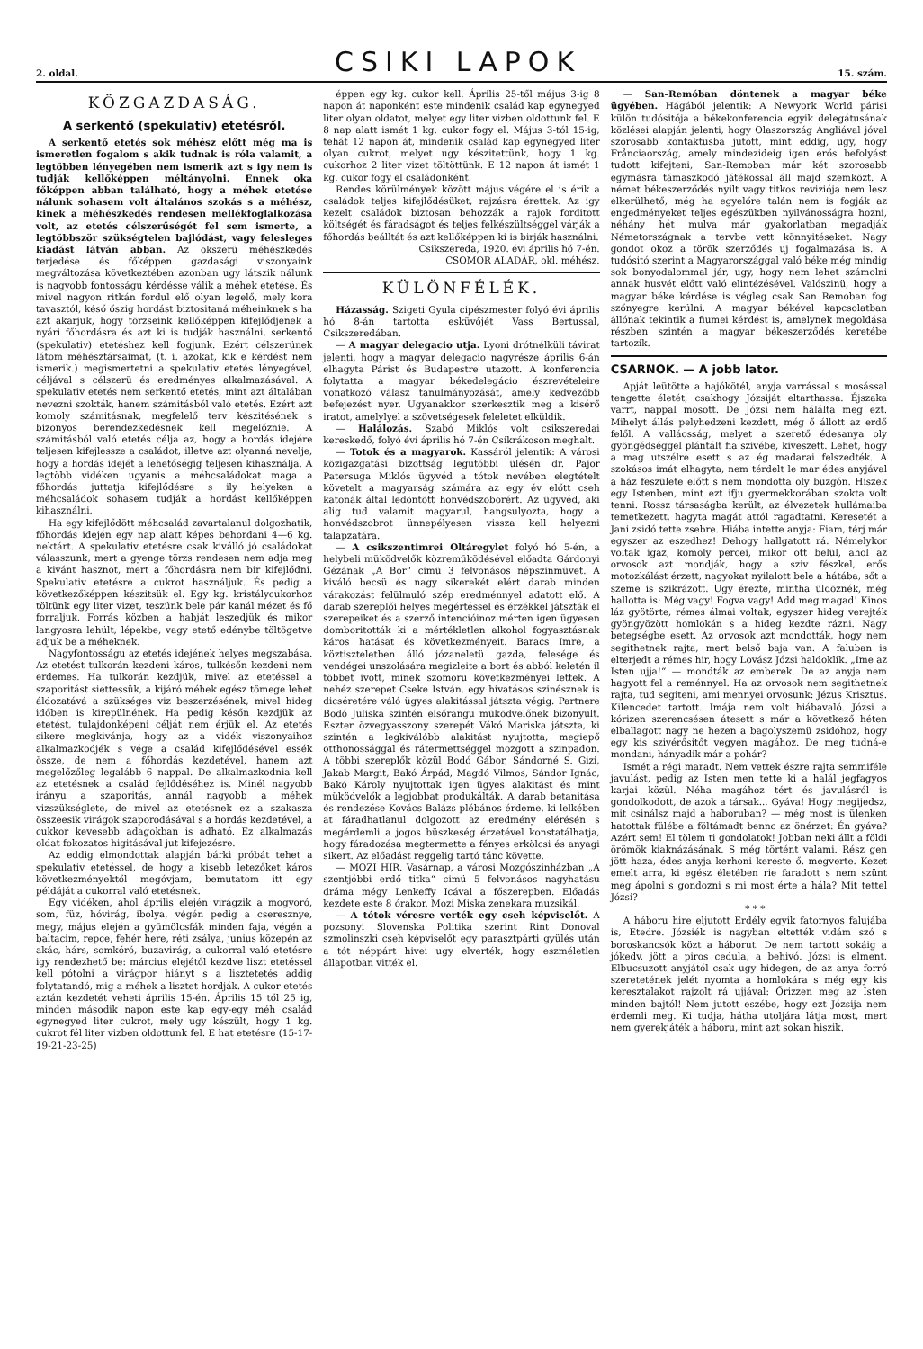2. oldal. CSIKI LAPOK 15. szám.
KÖZGAZDASÁG.
A serkentő (spekulativ) etetésről.
A serkentő etetés sok méhész előtt még ma is ismeretlen fogalom s akik tudnak is róla valamit, a legtöbben lényegében nem ismerik azt s igy nem is tudják kellőképpen méltányolni. Ennek oka főképpen abban található, hogy a méhek etetése nálunk sohasem volt általános szokás s a méhész, kinek a méhészkedés rendesen mellékfoglalkozása volt, az etetés célszerűségét fel sem ismerte, a legtöbbször szükségtelen bajlódást, vagy felesleges kiadást látván abban. Az okszerü méhészkedés terjedése és főképpen gazdasági viszonyaink megváltozása következtében azonban ugy látszik nálunk is nagyobb fontosságu kérdésse válik a méhek etetése. És mivel nagyon ritkán fordul elő olyan legelő, mely kora tavasztól, késő őszig hordást biztositaná méheinknek s ha azt akarjuk, hogy törzseink kellőképpen kifejlődjenek a nyári főhordásra és azt ki is tudják használni, serkentő (spekulativ) etetéshez kell fogjunk. Ezért célszerünek látom méhésztársaimat, (t. i. azokat, kik e kérdést nem ismerik.) megismertetni a spekulativ etetés lényegével, céljával s célszerü és eredményes alkalmazásával. A spekulativ etetés nem serkentő etetés, mint azt általában nevezni szokták, hanem számitásból való etetés. Ezért azt komoly számitásnak, megfelelő terv készitésének s bizonyos berendezkedésnek kell megelőznie. A számitásból való etetés célja az, hogy a hordás idejére teljesen kifejlessze a családot, illetve azt olyanná nevelje, hogy a hordás idejét a lehetőségig teljesen kihasználja. A legtöbb vidéken ugyanis a méhcsaládokat maga a főhordás juttatja kifejlődésre s ily helyeken a méhcsaládok sohasem tudják a hordást kellőképpen kihasználni.
Ha egy kifejlődött méhcsalád zavartalanul dolgozhatik, főhordás idején egy nap alatt képes behordani 4—6 kg. nektárt. A spekulativ etetésre csak kiválló jó családokat válasszunk, mert a gyenge törzs rendesen nem adja meg a kivánt hasznot, mert a főhordásra nem bir kifejlődni. Spekulativ etetésre a cukrot használjuk. És pedig a következőképpen készitsük el. Egy kg. kristálycukorhoz töltünk egy liter vizet, teszünk bele pár kanál mézet és fő forraljuk. Forrás közben a habját leszedjük és mikor langyosra lehült, lépekbe, vagy etető edénybe töltögetve adjuk be a méheknek.
Nagyfontosságu az etetés idejének helyes megszabása. Az etetést tulkorán kezdeni káros, tulkésőn kezdeni nem erdemes. Ha tulkorán kezdjük, mivel az etetéssel a szaporitást siettessük, a kijáró méhek egész tömege lehet áldozatává a szükséges viz beszerzésének, mivel hideg időben is kirepülnének. Ha pedig későn kezdjük az etetést, tulajdonképeni célját nem érjük el. Az etetés sikere megkivánja, hogy az a vidék viszonyaihoz alkalmazkodjék s vége a család kifejlődésével essék össze, de nem a főhordás kezdetével, hanem azt megelőzőleg legalább 6 nappal. De alkalmazkodnia kell az etetésnek a család fejlődéséhez is. Minél nagyobb irányu a szaporitás, annál nagyobb a méhek vizszükséglete, de mivel az etetésnek ez a szakasza összeesik virágok szaporodásával s a hordás kezdetével, a cukkor kevesebb adagokban is adható. Ez alkalmazás oldat fokozatos higitásával jut kifejezésre.
Az eddig elmondottak alapján bárki próbát tehet a spekulativ etetéssel, de hogy a kisebb letezőket káros következményektől megóvjam, bemutatom itt egy példáját a cukorral való etetésnek.
Egy vidéken, ahol április elején virágzik a mogyoró, som, füz, hóvirág, ibolya, végén pedig a cseresznye, megy, május elején a gyümölcsfák minden faja, végén a baltacim, repce, fehér here, réti zsálya, junius közepén az akác, hárs, somkóró, buzavirág, a cukorral való etetésre igy rendezhető be: március elejétől kezdve liszt etetéssel kell pótolni a virágpor hiányt s a lisztetetés addig folytatandó, mig a méhek a lisztet hordják. A cukor etetés aztán kezdetét veheti április 15-én. Április 15 től 25 ig, minden második napon este kap egy-egy méh család egynegyed liter cukrot, mely ugy készült, hogy 1 kg. cukrot fél liter vizben oldottunk fel. E hat etetésre (15-17-19-21-23-25)
éppen egy kg. cukor kell. Április 25-től május 3-ig 8 napon át naponként este mindenik család kap egynegyed liter olyan oldatot, melyet egy liter vizben oldottunk fel. E 8 nap alatt ismét 1 kg. cukor fogy el. Május 3-tól 15-ig, tehát 12 napon át, mindenik család kap egynegyed liter olyan cukrot, melyet ugy készitettünk, hogy 1 kg. cukorhoz 2 liter vizet töltöttünk. E 12 napon át ismét 1 kg. cukor fogy el családonként.
Rendes körülmények között május végére el is érik a családok teljes kifejlődésüket, rajzásra érettek. Az igy kezelt családok biztosan behozzák a rajok forditott költségét és fáradságot és teljes felkészültséggel várják a főhordás beálltát és azt kellőképpen ki is birják használni.
Csikszereda, 1920. évi április hó 7-én.
CSOMOR ALADÁR, okl. méhész.
KÜLÖNFÉLÉK.
Házasság. Szigeti Gyula cipészmester folyó évi április hó 8-án tartotta esküvőjét Vass Bertussal, Csikszeredában.
— A magyar delegacio utja. Lyoni drótnélküli távirat jelenti, hogy a magyar delegacio nagyrésze április 6-án elhagyta Párist és Budapestre utazott. A konferencia folytatta a magyar békedelegácio észrevételeire vonatkozó válasz tanulmányozását, amely kedvezőbb befejezést nyer. Ugyanakkor szerkesztik meg a kisérő iratot, amelylyel a szövetségesek feleletet elküldik.
— Halálozás. Szabó Miklós volt csikszeredai kereskedő, folyó évi április hó 7-én Csikrákoson meghalt.
— Totok és a magyarok. Kassáról jelentik: A városi közigazgatási bizottság legutóbbi ülésén dr. Pajor Patersuga Miklós ügyvéd a tótok nevében elegtételt követelt a magyarság számára az egy év előtt cseh katonák által ledöntött honvédszoborért. Az ügyvéd, aki alig tud valamit magyarul, hangsulyozta, hogy a honvédszobrot ünnepélyesen vissza kell helyezni talapzatára.
— A csikszentimrei Oltáregylet folyó hó 5-én, a helybeli müködvelők közremüködésével előadta Gárdonyi Gézának „A Bor“ cimü 3 felvonásos népszinmüvet. A kiváló becsü és nagy sikerekét elért darab minden várakozást felülmuló szép eredménnyel adatott elő. A darab szereplői helyes megértéssel és érzékkel játszták el szerepeiket és a szerző intencióinoz mérten igen ügyesen domboritották ki a mértékletlen alkohol fogyasztásnak káros hatásat és következményeit. Baracs Imre, a köztiszteletben álló józaneletü gazda, felesége és vendégei unszolására megizleite a bort és abból keletén il többet ivott, minek szomoru következményei lettek. A nehéz szerepet Cseke István, egy hivatásos szinésznek is dicséretére váló ügyes alakitással játszta végig. Partnere Bodó Juliska szintén elsőrangu müködvelőnek bizonyult. Eszter özvegyasszony szerepét Vákó Mariska játszta, ki szintén a legkiválóbb alakitást nyujtotta, megiepő otthonossággal és rátermettséggel mozgott a szinpadon. A többi szereplők közül Bodó Gábor, Sándorné S. Gizi, Jakab Margit, Bakó Árpád, Magdó Vilmos, Sándor Ignác, Bakó Károly nyujtottak igen ügyes alakitást és mint müködvelők a legjobbat produkálták. A darab betanitása és rendezése Kovács Balázs plébános érdeme, ki lelkében at fáradhatlanul dolgozott az eredmény elérésén s megérdemli a jogos büszkeség érzetével konstatálhatja, hogy fáradozása megtermette a fényes erkölcsi és anyagi sikert. Az előadást reggelig tartó tánc követte.
— MOZI HIR. Vasárnap, a városi Mozgószinházban „A szentjóbbi erdő titka“ cimü 5 felvonásos nagyhatásu dráma mégy Lenkeffy Icával a főszerepben. Előadás kezdete este 8 órakor. Mozi Miska zenekara muzsikál.
— A tótok véresre verték egy cseh képviselőt. A pozsonyi Slovenska Politika szerint Rint Donoval szmolinszki cseh képviselőt egy parasztpárti gyülés után a tót néppárt hivei ugy elverték, hogy eszméletlen állapotban vitték el.
— San-Remóban döntenek a magyar béke ügyében. Hágából jelentik: A Newyork World párisi külön tudósitója a békekonferencia egyik delegátusának közlései alapján jelenti, hogy Olaszország Angliával jóval szorosabb kontaktusba jutott, mint eddig, ugy, hogy Frånciaország, amely mindezideig igen erős befolyást tudott kifejteni, San-Remoban már két szorosabb egymásra támaszkodó játékossal áll majd szemközt. A német békeszerződés nyilt vagy titkos reviziója nem lesz elkerülhető, még ha egyelőre talán nem is fogják az engedményeket teljes egészükben nyilvánosságra hozni, néhány hét mulva már gyakorlatban megadják Németországnak a tervbe vett könnyitéseket. Nagy gondot okoz a török szerződés uj fogalmazása is. A tudósitó szerint a Magyarországgal való béke még mindig sok bonyodalommal jár, ugy, hogy nem lehet számolni annak husvét előtt való elintézésével. Valószinü, hogy a magyar béke kérdése is végleg csak San Remoban fog szőnyegre kerülni. A magyar békével kapcsolatban állónak tekintik a fiumei kérdést is, amelynek megoldása részben szintén a magyar békeszerződés keretébe tartozik.
CSARNOK. — A jobb lator.
Apját leütötte a hajókötél, anyja varrással s mosással tengette életét, csakhogy Józsiját eltarthassa. Éjszaka varrt, nappal mosott. De Józsi nem hálálta meg ezt. Mihelyt állás pelyhedzeni kezdett, még ő állott az erdő felől. A valláosság, melyet a szerető édesanya oly gyöngédséggel plántált fia szivébe, kiveszett. Lehet, hogy a mag utszélre esett s az ég madarai felszedték. A szokásos imát elhagyta, nem térdelt le mar édes anyjával a ház feszülete előtt s nem mondotta oly buzgón. Hiszek egy Istenben, mint ezt ifju gyermekkorában szokta volt tenni. Rossz társaságba került, az élvezetek hullámaiba temetkezett, hagyta magát attól ragadtatni. Keresetét a Jani zsidó tette zsebre. Hiába intette anyja: Fiam, térj már egyszer az eszedhez! Dehogy hallgatott rá. Némelykor voltak igaz, komoly percei, mikor ott belül, ahol az orvosok azt mondják, hogy a sziv fészkel, erős motozkálást érzett, nagyokat nyilalott bele a hátába, sőt a szeme is szikrázott. Ugy érezte, mintha üldöznék, még hallotta is: Még vagy! Fogva vagy! Add meg magad! Kinos láz gyötörte, rémes álmai voltak, egyszer hideg verejték gyöngyözött homlokán s a hideg kezdte rázni. Nagy betegségbe esett. Az orvosok azt mondották, hogy nem segithetnek rajta, mert belső baja van. A faluban is elterjedt a rémes hir, hogy Lovász Józsi haldoklik. „Ime az Isten ujja!“ — mondták az emberek. De az anyja nem hagyott fel a reménnyel. Ha az orvosok nem segithetnek rajta, tud segiteni, ami mennyei orvosunk: Jézus Krisztus. Kilencedet tartott. Imája nem volt hiábavaló. Józsi a kórizen szerencsésen átesett s már a következő héten elballagott nagy ne hezen a bagolyszemü zsidóhoz, hogy egy kis szivérősitőt vegyen magához. De meg tudná-e mondani, hányadik már a pohár?
Ismét a régi maradt. Nem vettek észre rajta semmiféle javulást, pedig az Isten men tette ki a halál jegfagyos karjai közül. Néha magához tért és javulásról is gondolkodott, de azok a társak... Gyáva! Hogy megijedsz, mit csinálsz majd a haboruban? — még most is ülenken hatottak fülébe a föltámadt bennc az önérzet: Én gyáva? Azért sem! El tölem ti gondolatok! Jobban neki állt a földi örömök kiaknázásának. S még történt valami. Rész gen jött haza, édes anyja kerhoni kereste ő. megverte. Kezet emelt arra, ki egész életében rie faradott s nem szünt meg ápolni s gondozni s mi most érte a hála? Mit tettel Józsi?
* * *
A háboru hire eljutott Erdély egyik fatornyos falujába is, Etedre. Józsiék is nagyban eltették vidám szó s boroskancsók közt a háborut. De nem tartott sokáig a jókedv, jött a piros cedula, a behivó. Józsi is elment. Elbucsuzott anyjától csak ugy hidegen, de az anya forró szeretetének jelét nyomta a homlokára s még egy kis keresztalakot rajzolt rá ujjával: Őrizzen meg az Isten minden bajtól! Nem jutott eszébe, hogy ezt Józsija nem érdemli meg. Ki tudja, hátha utoljára látja most, mert nem gyerekjáték a háboru, mint azt sokan hiszik.